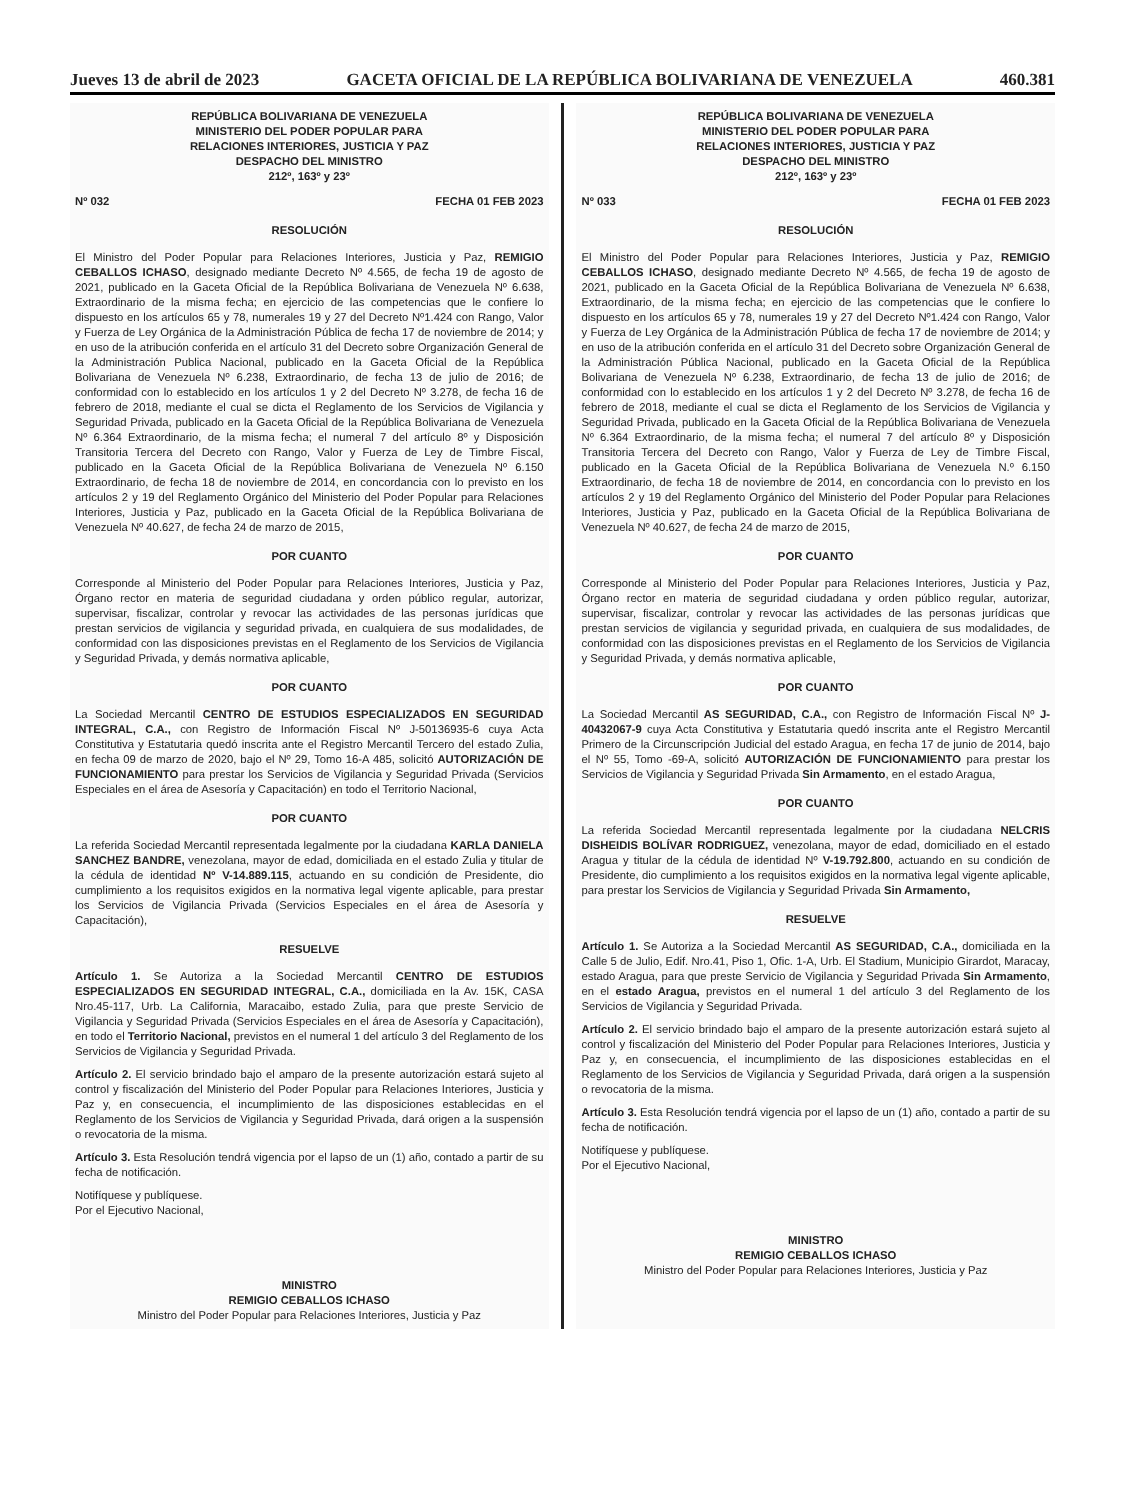Jueves 13 de abril de 2023 GACETA OFICIAL DE LA REPÚBLICA BOLIVARIANA DE VENEZUELA 460.381
REPÚBLICA BOLIVARIANA DE VENEZUELA
MINISTERIO DEL PODER POPULAR PARA
RELACIONES INTERIORES, JUSTICIA Y PAZ
DESPACHO DEL MINISTRO
212º, 163º y 23º
Nº 032 FECHA 01 FEB 2023
RESOLUCIÓN
El Ministro del Poder Popular para Relaciones Interiores, Justicia y Paz, REMIGIO CEBALLOS ICHASO, designado mediante Decreto Nº 4.565, de fecha 19 de agosto de 2021, publicado en la Gaceta Oficial de la República Bolivariana de Venezuela Nº 6.638, Extraordinario de la misma fecha; en ejercicio de las competencias que le confiere lo dispuesto en los artículos 65 y 78, numerales 19 y 27 del Decreto Nº1.424 con Rango, Valor y Fuerza de Ley Orgánica de la Administración Pública de fecha 17 de noviembre de 2014; y en uso de la atribución conferida en el artículo 31 del Decreto sobre Organización General de la Administración Publica Nacional, publicado en la Gaceta Oficial de la República Bolivariana de Venezuela Nº 6.238, Extraordinario, de fecha 13 de julio de 2016; de conformidad con lo establecido en los artículos 1 y 2 del Decreto Nº 3.278, de fecha 16 de febrero de 2018, mediante el cual se dicta el Reglamento de los Servicios de Vigilancia y Seguridad Privada, publicado en la Gaceta Oficial de la República Bolivariana de Venezuela Nº 6.364 Extraordinario, de la misma fecha; el numeral 7 del artículo 8º y Disposición Transitoria Tercera del Decreto con Rango, Valor y Fuerza de Ley de Timbre Fiscal, publicado en la Gaceta Oficial de la República Bolivariana de Venezuela Nº 6.150 Extraordinario, de fecha 18 de noviembre de 2014, en concordancia con lo previsto en los artículos 2 y 19 del Reglamento Orgánico del Ministerio del Poder Popular para Relaciones Interiores, Justicia y Paz, publicado en la Gaceta Oficial de la República Bolivariana de Venezuela Nº 40.627, de fecha 24 de marzo de 2015,
POR CUANTO
Corresponde al Ministerio del Poder Popular para Relaciones Interiores, Justicia y Paz, Órgano rector en materia de seguridad ciudadana y orden público regular, autorizar, supervisar, fiscalizar, controlar y revocar las actividades de las personas jurídicas que prestan servicios de vigilancia y seguridad privada, en cualquiera de sus modalidades, de conformidad con las disposiciones previstas en el Reglamento de los Servicios de Vigilancia y Seguridad Privada, y demás normativa aplicable,
POR CUANTO
La Sociedad Mercantil CENTRO DE ESTUDIOS ESPECIALIZADOS EN SEGURIDAD INTEGRAL, C.A., con Registro de Información Fiscal Nº J-50136935-6 cuya Acta Constitutiva y Estatutaria quedó inscrita ante el Registro Mercantil Tercero del estado Zulia, en fecha 09 de marzo de 2020, bajo el Nº 29, Tomo 16-A 485, solicitó AUTORIZACIÓN DE FUNCIONAMIENTO para prestar los Servicios de Vigilancia y Seguridad Privada (Servicios Especiales en el área de Asesoría y Capacitación) en todo el Territorio Nacional,
POR CUANTO
La referida Sociedad Mercantil representada legalmente por la ciudadana KARLA DANIELA SANCHEZ BANDRE, venezolana, mayor de edad, domiciliada en el estado Zulia y titular de la cédula de identidad Nº V-14.889.115, actuando en su condición de Presidente, dio cumplimiento a los requisitos exigidos en la normativa legal vigente aplicable, para prestar los Servicios de Vigilancia Privada (Servicios Especiales en el área de Asesoría y Capacitación),
RESUELVE
Artículo 1. Se Autoriza a la Sociedad Mercantil CENTRO DE ESTUDIOS ESPECIALIZADOS EN SEGURIDAD INTEGRAL, C.A., domiciliada en la Av. 15K, CASA Nro.45-117, Urb. La California, Maracaibo, estado Zulia, para que preste Servicio de Vigilancia y Seguridad Privada (Servicios Especiales en el área de Asesoría y Capacitación), en todo el Territorio Nacional, previstos en el numeral 1 del artículo 3 del Reglamento de los Servicios de Vigilancia y Seguridad Privada.
Artículo 2. El servicio brindado bajo el amparo de la presente autorización estará sujeto al control y fiscalización del Ministerio del Poder Popular para Relaciones Interiores, Justicia y Paz y, en consecuencia, el incumplimiento de las disposiciones establecidas en el Reglamento de los Servicios de Vigilancia y Seguridad Privada, dará origen a la suspensión o revocatoria de la misma.
Artículo 3. Esta Resolución tendrá vigencia por el lapso de un (1) año, contado a partir de su fecha de notificación.
Notifíquese y publíquese.
Por el Ejecutivo Nacional,
MINISTRO
REMIGIO CEBALLOS ICHASO
Ministro del Poder Popular para Relaciones Interiores, Justicia y Paz
REPÚBLICA BOLIVARIANA DE VENEZUELA
MINISTERIO DEL PODER POPULAR PARA
RELACIONES INTERIORES, JUSTICIA Y PAZ
DESPACHO DEL MINISTRO
212º, 163º y 23º
Nº 033 FECHA 01 FEB 2023
RESOLUCIÓN
El Ministro del Poder Popular para Relaciones Interiores, Justicia y Paz, REMIGIO CEBALLOS ICHASO, designado mediante Decreto Nº 4.565, de fecha 19 de agosto de 2021, publicado en la Gaceta Oficial de la República Bolivariana de Venezuela Nº 6.638, Extraordinario, de la misma fecha; en ejercicio de las competencias que le confiere lo dispuesto en los artículos 65 y 78, numerales 19 y 27 del Decreto Nº1.424 con Rango, Valor y Fuerza de Ley Orgánica de la Administración Pública de fecha 17 de noviembre de 2014; y en uso de la atribución conferida en el artículo 31 del Decreto sobre Organización General de la Administración Pública Nacional, publicado en la Gaceta Oficial de la República Bolivariana de Venezuela Nº 6.238, Extraordinario, de fecha 13 de julio de 2016; de conformidad con lo establecido en los artículos 1 y 2 del Decreto Nº 3.278, de fecha 16 de febrero de 2018, mediante el cual se dicta el Reglamento de los Servicios de Vigilancia y Seguridad Privada, publicado en la Gaceta Oficial de la República Bolivariana de Venezuela Nº 6.364 Extraordinario, de la misma fecha; el numeral 7 del artículo 8º y Disposición Transitoria Tercera del Decreto con Rango, Valor y Fuerza de Ley de Timbre Fiscal, publicado en la Gaceta Oficial de la República Bolivariana de Venezuela N.º 6.150 Extraordinario, de fecha 18 de noviembre de 2014, en concordancia con lo previsto en los artículos 2 y 19 del Reglamento Orgánico del Ministerio del Poder Popular para Relaciones Interiores, Justicia y Paz, publicado en la Gaceta Oficial de la República Bolivariana de Venezuela Nº 40.627, de fecha 24 de marzo de 2015,
POR CUANTO
Corresponde al Ministerio del Poder Popular para Relaciones Interiores, Justicia y Paz, Órgano rector en materia de seguridad ciudadana y orden público regular, autorizar, supervisar, fiscalizar, controlar y revocar las actividades de las personas jurídicas que prestan servicios de vigilancia y seguridad privada, en cualquiera de sus modalidades, de conformidad con las disposiciones previstas en el Reglamento de los Servicios de Vigilancia y Seguridad Privada, y demás normativa aplicable,
POR CUANTO
La Sociedad Mercantil AS SEGURIDAD, C.A., con Registro de Información Fiscal Nº J-40432067-9 cuya Acta Constitutiva y Estatutaria quedó inscrita ante el Registro Mercantil Primero de la Circunscripción Judicial del estado Aragua, en fecha 17 de junio de 2014, bajo el Nº 55, Tomo -69-A, solicitó AUTORIZACIÓN DE FUNCIONAMIENTO para prestar los Servicios de Vigilancia y Seguridad Privada Sin Armamento, en el estado Aragua,
POR CUANTO
La referida Sociedad Mercantil representada legalmente por la ciudadana NELCRIS DISHEIDIS BOLÍVAR RODRIGUEZ, venezolana, mayor de edad, domiciliado en el estado Aragua y titular de la cédula de identidad Nº V-19.792.800, actuando en su condición de Presidente, dio cumplimiento a los requisitos exigidos en la normativa legal vigente aplicable, para prestar los Servicios de Vigilancia y Seguridad Privada Sin Armamento,
RESUELVE
Artículo 1. Se Autoriza a la Sociedad Mercantil AS SEGURIDAD, C.A., domiciliada en la Calle 5 de Julio, Edif. Nro.41, Piso 1, Ofic. 1-A, Urb. El Stadium, Municipio Girardot, Maracay, estado Aragua, para que preste Servicio de Vigilancia y Seguridad Privada Sin Armamento, en el estado Aragua, previstos en el numeral 1 del artículo 3 del Reglamento de los Servicios de Vigilancia y Seguridad Privada.
Artículo 2. El servicio brindado bajo el amparo de la presente autorización estará sujeto al control y fiscalización del Ministerio del Poder Popular para Relaciones Interiores, Justicia y Paz y, en consecuencia, el incumplimiento de las disposiciones establecidas en el Reglamento de los Servicios de Vigilancia y Seguridad Privada, dará origen a la suspensión o revocatoria de la misma.
Artículo 3. Esta Resolución tendrá vigencia por el lapso de un (1) año, contado a partir de su fecha de notificación.
Notifíquese y publíquese.
Por el Ejecutivo Nacional,
MINISTRO
REMIGIO CEBALLOS ICHASO
Ministro del Poder Popular para Relaciones Interiores, Justicia y Paz